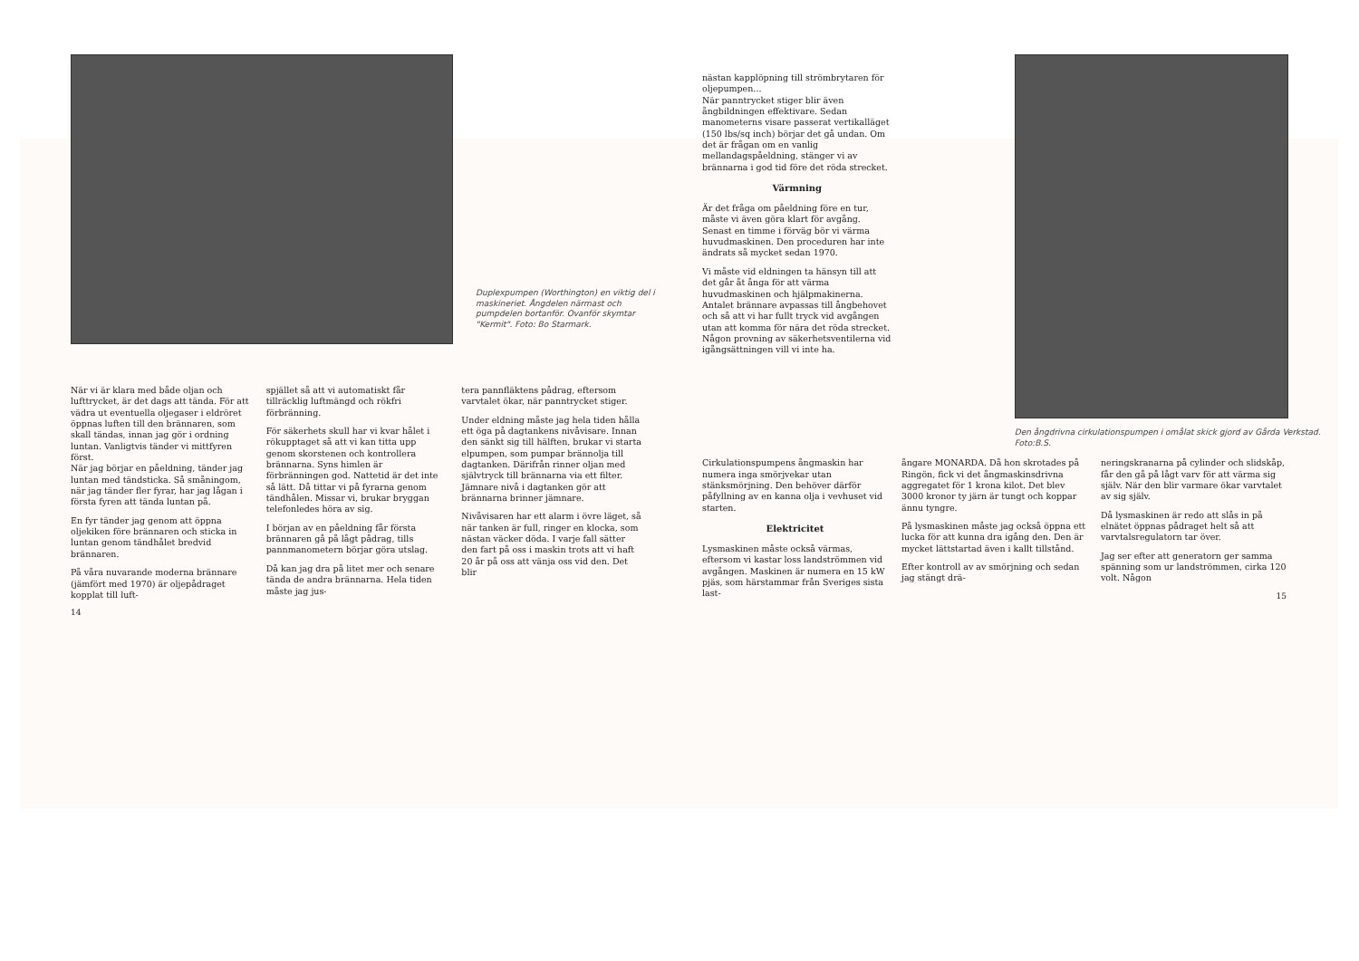Duplexpumpen (Worthington) en viktig del i maskineriet. Ångdelen närmast och pumpdelen bortanför. Ovanför skymtar "Kermit". Foto: Bo Starmark.
När vi är klara med både oljan och lufttrycket, är det dags att tända. För att vädra ut eventuella oljegaser i eldröret öppnas luften till den brännaren, som skall tändas, innan jag gör i ordning luntan. Vanligtvis tänder vi mittfyren först.
När jag börjar en påeldning, tänder jag luntan med tändsticka. Så småningom, när jag tänder fler fyrar, har jag lågan i första fyren att tända luntan på.
En fyr tänder jag genom att öppna oljekiken före brännaren och sticka in luntan genom tändhålet bredvid brännaren.
På våra nuvarande moderna brännare (jämfört med 1970) är oljepådraget kopplat till luft-
14
spjället så att vi automatiskt får tillräcklig luftmängd och rökfri förbränning.
För säkerhets skull har vi kvar hålet i rökupptaget så att vi kan titta upp genom skorstenen och kontrollera brännarna. Syns himlen är förbränningen god. Nattetid är det inte så lätt. Då tittar vi på fyrarna genom tändhålen. Missar vi, brukar bryggan telefonledes höra av sig.
I början av en påeldning får första brännaren gå på lågt pådrag, tills pannmanometern börjar göra utslag.
Då kan jag dra på litet mer och senare tända de andra brännarna. Hela tiden måste jag jus-
tera pannfläktens pådrag, eftersom varvtalet ökar, när panntrycket stiger.
Under eldning måste jag hela tiden hålla ett öga på dagtankens nivåvisare. Innan den sänkt sig till hälften, brukar vi starta elpumpen, som pumpar brännolja till dagtanken. Därifrån rinner oljan med självtryck till brännarna via ett filter. Jämnare nivå i dagtanken gör att brännarna brinner jämnare.
Nivåvisaren har ett alarm i övre läget, så när tanken är full, ringer en klocka, som nästan väcker döda. I varje fall sätter den fart på oss i maskin trots att vi haft 20 år på oss att vänja oss vid den. Det blir
nästan kapplöpning till strömbrytaren för oljepumpen...
När panntrycket stiger blir även ångbildningen effektivare. Sedan manometerns visare passerat vertikalläget (150 lbs/sq inch) börjar det gå undan. Om det är frågan om en vanlig mellandagspåeldning, stänger vi av brännarna i god tid före det röda strecket.
Värmning
Är det fråga om påeldning före en tur, måste vi även göra klart för avgång.
Senast en timme i förväg bör vi värma huvudmaskinen. Den proceduren har inte ändrats så mycket sedan 1970.
Vi måste vid eldningen ta hänsyn till att det går åt ånga för att värma huvudmaskinen och hjälpmakinerna. Antalet brännare avpassas till ångbehovet och så att vi har fullt tryck vid avgången utan att komma för nära det röda strecket. Någon provning av säkerhetsventilerna vid igångsättningen vill vi inte ha.
Den ångdrivna cirkulationspumpen i omålat skick gjord av Gårda Verkstad. Foto:B.S.
Cirkulationspumpens ångmaskin har numera inga smörjvekar utan stänksmörjning. Den behöver därför påfyllning av en kanna olja i vevhuset vid starten.
Elektricitet
Lysmaskinen måste också värmas, eftersom vi kastar loss landströmmen vid avgången. Maskinen är numera en 15 kW pjäs, som härstammar från Sveriges sista last-
ångare MONARDA. Då hon skrotades på Ringön, fick vi det ångmaskinsdrivna aggregatet för 1 krona kilot. Det blev 3000 kronor ty järn är tungt och koppar ännu tyngre.
På lysmaskinen måste jag också öppna ett lucka för att kunna dra igång den. Den är mycket lättstartad även i kallt tillstånd.
Efter kontroll av av smörjning och sedan jag stängt drä-
neringskranarna på cylinder och slidskåp, får den gå på lågt varv för att värma sig själv. När den blir varmare ökar varvtalet av sig själv.
Då lysmaskinen är redo att slås in på elnätet öppnas pådraget helt så att varvtalsregulatorn tar över.
Jag ser efter att generatorn ger samma spänning som ur landströmmen, cirka 120 volt. Någon
15